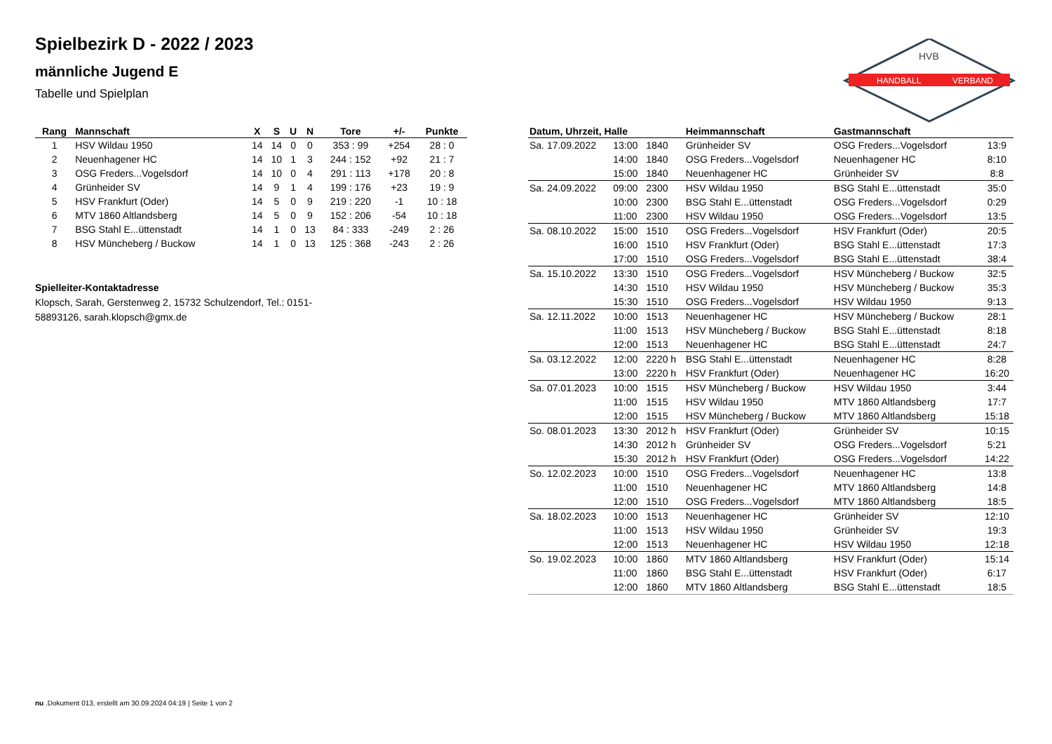Spielbezirk D - 2022 / 2023
männliche Jugend E
Tabelle und Spielplan
HANDBALL
VERBAND
HVB
| Rang | Mannschaft | X | S | U | N | Tore | +/- | Punkte |
| --- | --- | --- | --- | --- | --- | --- | --- | --- |
| 1 | HSV Wildau 1950 | 14 | 14 | 0 | 0 | 353 : 99 | +254 | 28 : 0 |
| 2 | Neuenhagener HC | 14 | 10 | 1 | 3 | 244 : 152 | +92 | 21 : 7 |
| 3 | OSG Freders...Vogelsdorf | 14 | 10 | 0 | 4 | 291 : 113 | +178 | 20 : 8 |
| 4 | Grünheider SV | 14 | 9 | 1 | 4 | 199 : 176 | +23 | 19 : 9 |
| 5 | HSV Frankfurt (Oder) | 14 | 5 | 0 | 9 | 219 : 220 | -1 | 10 : 18 |
| 6 | MTV 1860 Altlandsberg | 14 | 5 | 0 | 9 | 152 : 206 | -54 | 10 : 18 |
| 7 | BSG Stahl E...üttenstadt | 14 | 1 | 0 | 13 | 84 : 333 | -249 | 2 : 26 |
| 8 | HSV Müncheberg / Buckow | 14 | 1 | 0 | 13 | 125 : 368 | -243 | 2 : 26 |
Spielleiter-Kontaktadresse
Klopsch, Sarah, Gerstenweg 2, 15732 Schulzendorf, Tel.: 0151-58893126, sarah.klopsch@gmx.de
| Datum, Uhrzeit, Halle | | | Heimmannschaft | Gastmannschaft | |
| --- | --- | --- | --- | --- | --- |
| Sa. 17.09.2022 | 13:00 | 1840 | Grünheider SV | OSG Freders...Vogelsdorf | 13:9 |
| | 14:00 | 1840 | OSG Freders...Vogelsdorf | Neuenhagener HC | 8:10 |
| | 15:00 | 1840 | Neuenhagener HC | Grünheider SV | 8:8 |
| Sa. 24.09.2022 | 09:00 | 2300 | HSV Wildau 1950 | BSG Stahl E...üttenstadt | 35:0 |
| | 10:00 | 2300 | BSG Stahl E...üttenstadt | OSG Freders...Vogelsdorf | 0:29 |
| | 11:00 | 2300 | HSV Wildau 1950 | OSG Freders...Vogelsdorf | 13:5 |
| Sa. 08.10.2022 | 15:00 | 1510 | OSG Freders...Vogelsdorf | HSV Frankfurt (Oder) | 20:5 |
| | 16:00 | 1510 | HSV Frankfurt (Oder) | BSG Stahl E...üttenstadt | 17:3 |
| | 17:00 | 1510 | OSG Freders...Vogelsdorf | BSG Stahl E...üttenstadt | 38:4 |
| Sa. 15.10.2022 | 13:30 | 1510 | OSG Freders...Vogelsdorf | HSV Müncheberg / Buckow | 32:5 |
| | 14:30 | 1510 | HSV Wildau 1950 | HSV Müncheberg / Buckow | 35:3 |
| | 15:30 | 1510 | OSG Freders...Vogelsdorf | HSV Wildau 1950 | 9:13 |
| Sa. 12.11.2022 | 10:00 | 1513 | Neuenhagener HC | HSV Müncheberg / Buckow | 28:1 |
| | 11:00 | 1513 | HSV Müncheberg / Buckow | BSG Stahl E...üttenstadt | 8:18 |
| | 12:00 | 1513 | Neuenhagener HC | BSG Stahl E...üttenstadt | 24:7 |
| Sa. 03.12.2022 | 12:00 | 2220 h | BSG Stahl E...üttenstadt | Neuenhagener HC | 8:28 |
| | 13:00 | 2220 h | HSV Frankfurt (Oder) | Neuenhagener HC | 16:20 |
| Sa. 07.01.2023 | 10:00 | 1515 | HSV Müncheberg / Buckow | HSV Wildau 1950 | 3:44 |
| | 11:00 | 1515 | HSV Wildau 1950 | MTV 1860 Altlandsberg | 17:7 |
| | 12:00 | 1515 | HSV Müncheberg / Buckow | MTV 1860 Altlandsberg | 15:18 |
| So. 08.01.2023 | 13:30 | 2012 h | HSV Frankfurt (Oder) | Grünheider SV | 10:15 |
| | 14:30 | 2012 h | Grünheider SV | OSG Freders...Vogelsdorf | 5:21 |
| | 15:30 | 2012 h | HSV Frankfurt (Oder) | OSG Freders...Vogelsdorf | 14:22 |
| So. 12.02.2023 | 10:00 | 1510 | OSG Freders...Vogelsdorf | Neuenhagener HC | 13:8 |
| | 11:00 | 1510 | Neuenhagener HC | MTV 1860 Altlandsberg | 14:8 |
| | 12:00 | 1510 | OSG Freders...Vogelsdorf | MTV 1860 Altlandsberg | 18:5 |
| Sa. 18.02.2023 | 10:00 | 1513 | Neuenhagener HC | Grünheider SV | 12:10 |
| | 11:00 | 1513 | HSV Wildau 1950 | Grünheider SV | 19:3 |
| | 12:00 | 1513 | Neuenhagener HC | HSV Wildau 1950 | 12:18 |
| So. 19.02.2023 | 10:00 | 1860 | MTV 1860 Altlandsberg | HSV Frankfurt (Oder) | 15:14 |
| | 11:00 | 1860 | BSG Stahl E...üttenstadt | HSV Frankfurt (Oder) | 6:17 |
| | 12:00 | 1860 | MTV 1860 Altlandsberg | BSG Stahl E...üttenstadt | 18:5 |
nu .Dokument 013, erstellt am 30.09.2024 04:19 | Seite 1 von 2